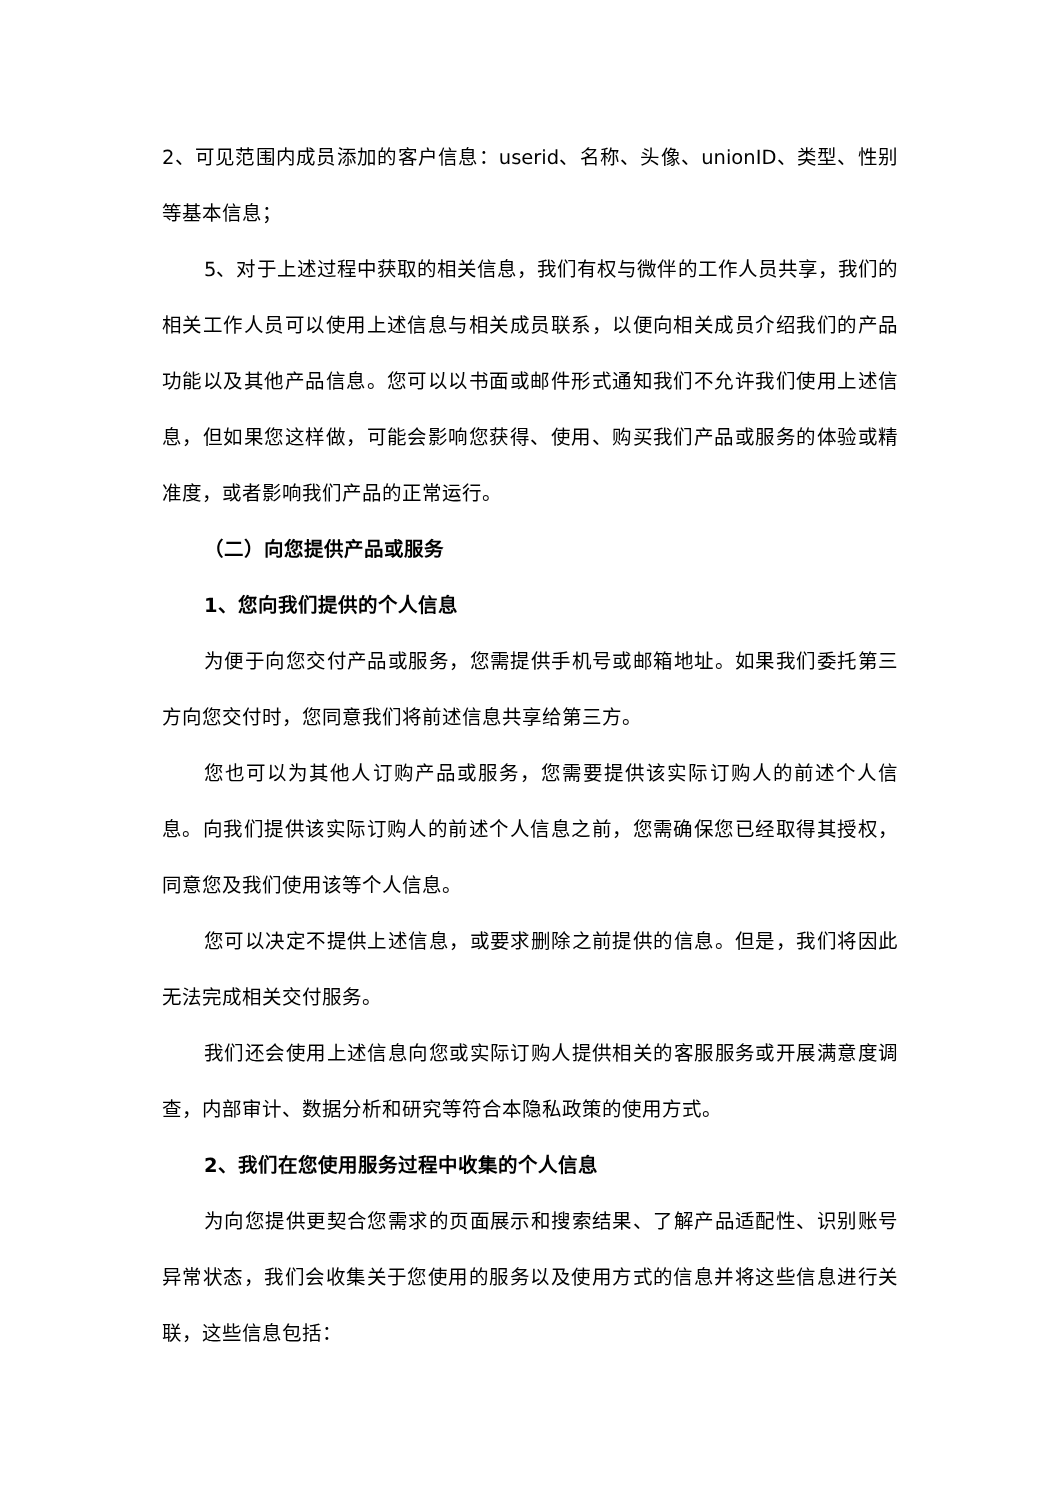2、可见范围内成员添加的客户信息：userid、名称、头像、unionID、类型、性别等基本信息；
5、对于上述过程中获取的相关信息，我们有权与微伴的工作人员共享，我们的相关工作人员可以使用上述信息与相关成员联系，以便向相关成员介绍我们的产品功能以及其他产品信息。您可以以书面或邮件形式通知我们不允许我们使用上述信息，但如果您这样做，可能会影响您获得、使用、购买我们产品或服务的体验或精准度，或者影响我们产品的正常运行。
（二）向您提供产品或服务
1、您向我们提供的个人信息
为便于向您交付产品或服务，您需提供手机号或邮箱地址。如果我们委托第三方向您交付时，您同意我们将前述信息共享给第三方。
您也可以为其他人订购产品或服务，您需要提供该实际订购人的前述个人信息。向我们提供该实际订购人的前述个人信息之前，您需确保您已经取得其授权，同意您及我们使用该等个人信息。
您可以决定不提供上述信息，或要求删除之前提供的信息。但是，我们将因此无法完成相关交付服务。
我们还会使用上述信息向您或实际订购人提供相关的客服服务或开展满意度调查，内部审计、数据分析和研究等符合本隐私政策的使用方式。
2、我们在您使用服务过程中收集的个人信息
为向您提供更契合您需求的页面展示和搜索结果、了解产品适配性、识别账号异常状态，我们会收集关于您使用的服务以及使用方式的信息并将这些信息进行关联，这些信息包括：